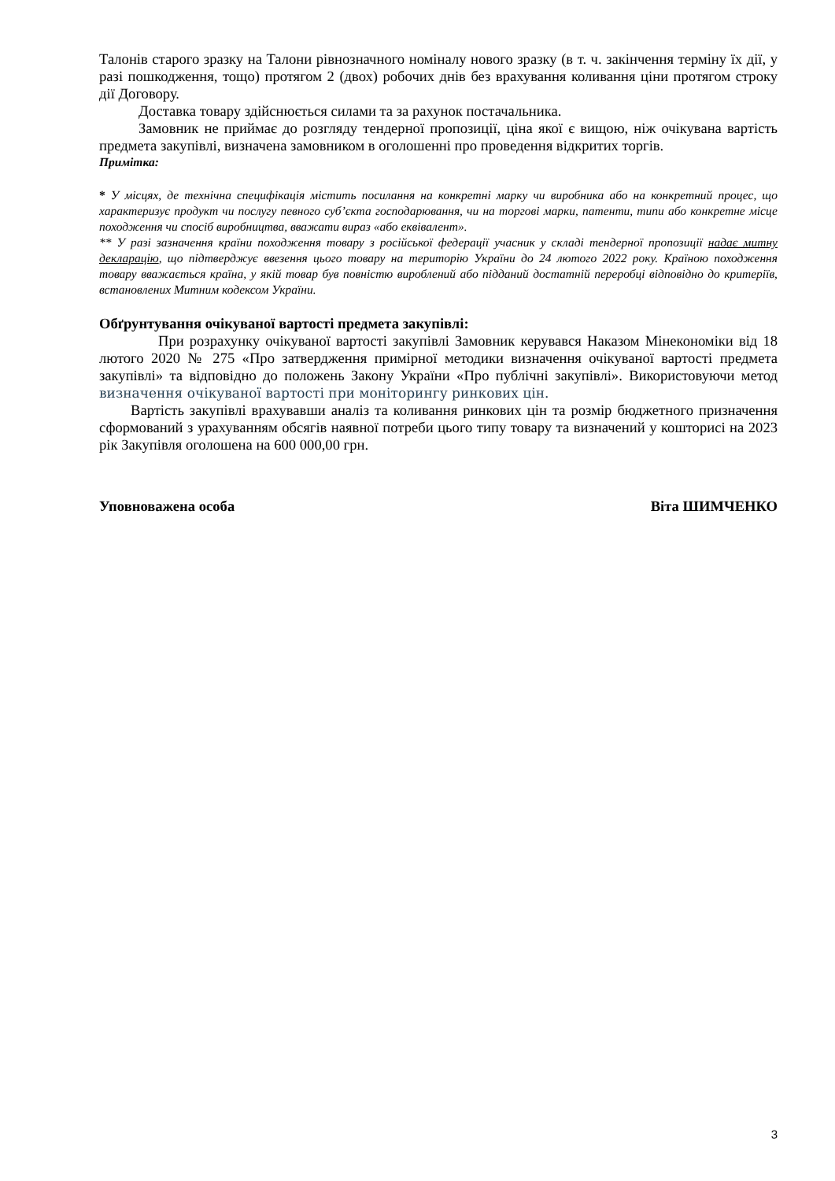Талонів старого зразку на Талони рівнозначного номіналу нового зразку (в т. ч. закінчення терміну їх дії, у разі пошкодження, тощо) протягом 2 (двох) робочих днів без врахування коливання ціни протягом строку дії Договору.
Доставка товару здійснюється силами та за рахунок постачальника.
Замовник не приймає до розгляду тендерної пропозиції, ціна якої є вищою, ніж очікувана вартість предмета закупівлі, визначена замовником в оголошенні про проведення відкритих торгів.
Примітка:
* У місцях, де технічна специфікація містить посилання на конкретні марку чи виробника або на конкретний процес, що характеризує продукт чи послугу певного суб’єкта господарювання, чи на торгові марки, патенти, типи або конкретне місце походження чи спосіб виробництва, вважати вираз «або еквівалент».
** У разі зазначення країни походження товару з російської федерації учасник у складі тендерної пропозиції надає митну декларацію, що підтверджує ввезення цього товару на територію України до 24 лютого 2022 року. Країною походження товару вважається країна, у якій товар був повністю вироблений або підданий достатній переробці відповідно до критеріїв, встановлених Митним кодексом України.
Обґрунтування очікуваної вартості предмета закупівлі:
При розрахунку очікуваної вартості закупівлі Замовник керувався Наказом Мінекономіки від 18 лютого 2020 № 275 «Про затвердження примірної методики визначення очікуваної вартості предмета закупівлі» та відповідно до положень Закону України «Про публічні закупівлі». Використовуючи метод визначення очікуваної вартості при моніторингу ринкових цін.
Вартість закупівлі врахувавши аналіз та коливання ринкових цін та розмір бюджетного призначення сформований з урахуванням обсягів наявної потреби цього типу товару та визначений у кошторисі на 2023 рік Закупівля оголошена на 600 000,00 грн.
Уповноважена особа Віта ШИМЧЕНКО
3